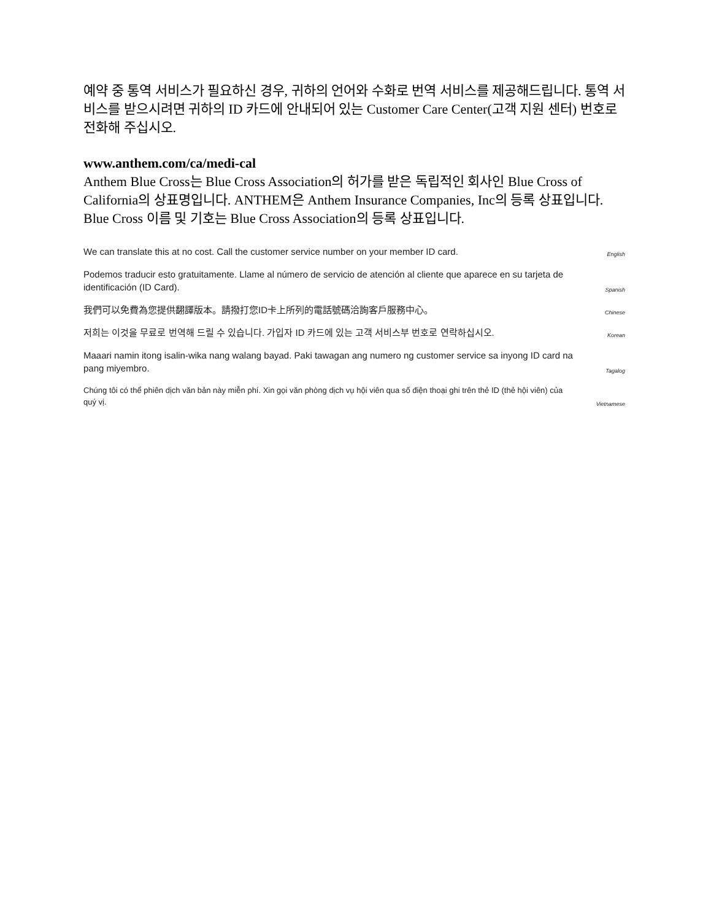예약 중 통역 서비스가 필요하신 경우, 귀하의 언어와 수화로 번역 서비스를 제공해드립니다. 통역 서비스를 받으시려면 귀하의 ID 카드에 안내되어 있는 Customer Care Center(고객 지원 센터) 번호로 전화해 주십시오.
www.anthem.com/ca/medi-cal
Anthem Blue Cross는 Blue Cross Association의 허가를 받은 독립적인 회사인 Blue Cross of California의 상표명입니다. ANTHEM은 Anthem Insurance Companies, Inc의 등록 상표입니다. Blue Cross 이름 및 기호는 Blue Cross Association의 등록 상표입니다.
We can translate this at no cost. Call the customer service number on your member ID card.
English
Podemos traducir esto gratuitamente. Llame al número de servicio de atención al cliente que aparece en su tarjeta de identificación (ID Card).
Spanish
我們可以免費為您提供翻譯版本。請撥打您ID卡上所列的電話號碼洽詢客戶服務中心。
Chinese
저희는 이것을 무료로 번역해 드릴 수 있습니다. 가입자 ID 카드에 있는 고객 서비스부 번호로 연락하십시오.
Korean
Maaari namin itong isalin-wika nang walang bayad. Paki tawagan ang numero ng customer service sa inyong ID card na pang miyembro.
Tagalog
Chúng tôi có thể phiên dịch văn bản này miễn phí. Xin gọi văn phòng dịch vụ hội viên qua số điện thoại ghi trên thẻ ID (thẻ hội viên) của quý vị.
Vietnamese